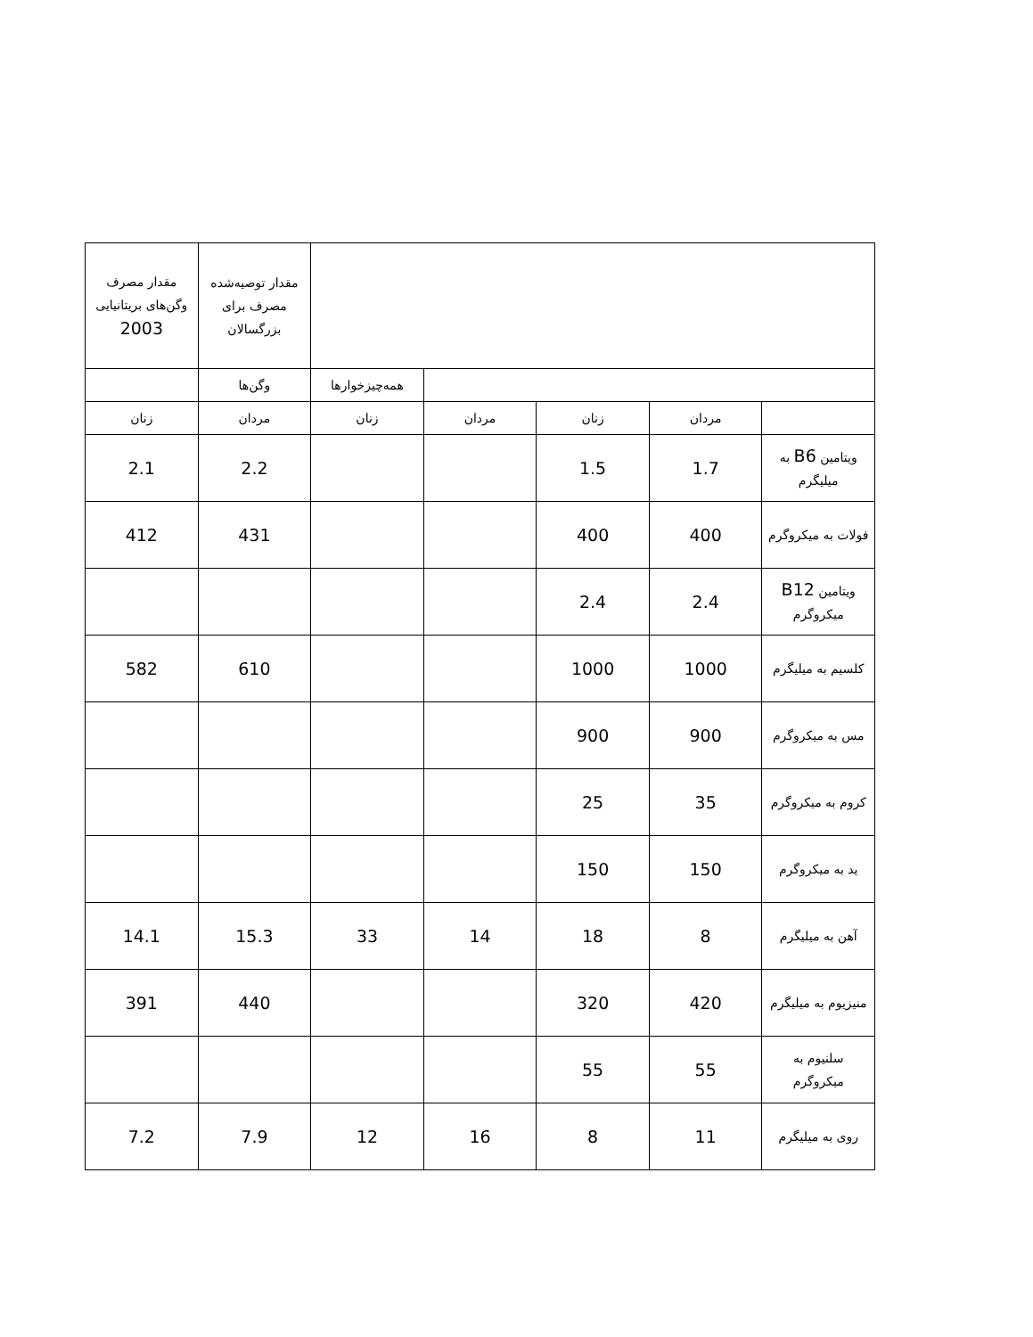| | | | | | مقدار توصیه‌شده مصرف برای بزرگسالان | مقدار مصرف وگن‌های بریتانیایی 2003 |
| --- | --- | --- | --- | --- | --- | --- |
| | | | | همه‌چیزخوارها | وگن‌ها | |
| | مردان | زنان | مردان | زنان | مردان | زنان |
| ویتامین B6 به میلیگرم | 1.7 | 1.5 | | | 2.2 | 2.1 |
| فولات به میکروگرم | 400 | 400 | | | 431 | 412 |
| ویتامین B12 میکروگرم | 2.4 | 2.4 | | | | |
| کلسیم به میلیگرم | 1000 | 1000 | | | 610 | 582 |
| مس به میکروگرم | 900 | 900 | | | | |
| کروم به میکروگرم | 35 | 25 | | | | |
| ید به میکروگرم | 150 | 150 | | | | |
| آهن به میلیگرم | 8 | 18 | 14 | 33 | 15.3 | 14.1 |
| منیزیوم به میلیگرم | 420 | 320 | | | 440 | 391 |
| سلنیوم به میکروگرم | 55 | 55 | | | | |
| روی به میلیگرم | 11 | 8 | 16 | 12 | 7.9 | 7.2 |